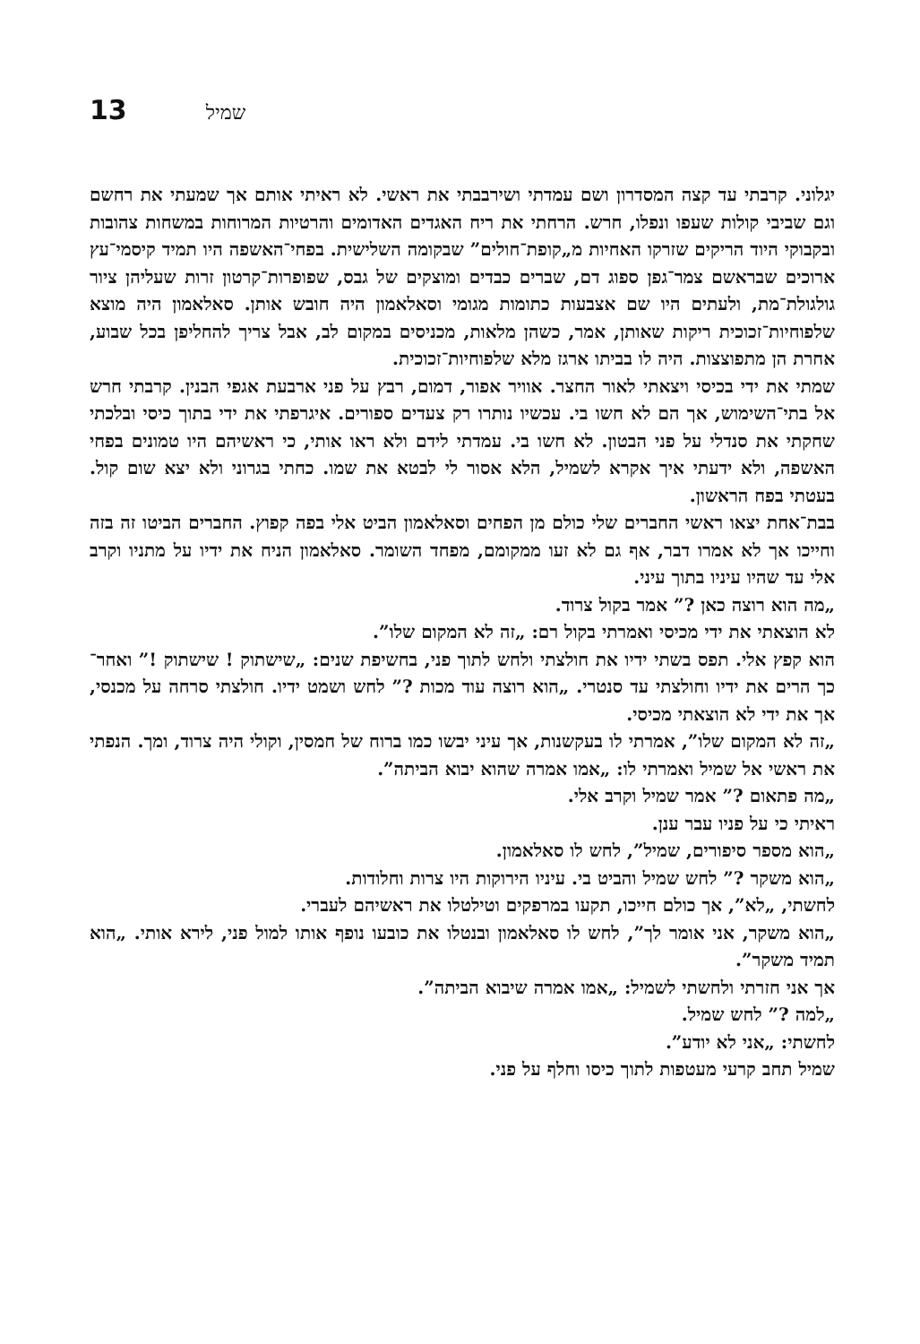13 שמיל
יגלוני. קרבתי עד קצה המסדרון ושם עמדתי ושירבבתי את ראשי. לא ראיתי אותם אך שמעתי את רחשם וגם שביבי קולות שעפו ונפלו, חרש. הרחתי את ריח האגדים האדומים והרטיות המרוחות במשחות צהובות ובקבוקי היוד הריקים שזרקו האחיות מ„קופת־חולים” שבקומה השלישית. בפחי־האשפה היו תמיד קיסמי־עץ ארוכים שבראשם צמר־גפן ספוג דם, שברים כבדים ומוצקים של גבס, שפופרות־קרטון זרות שעליהן ציור גולגולת־מת, ולעתים היו שם אצבעות כתומות מגומי וסאלאמון היה חובש אותן. סאלאמון היה מוצא שלפוחיות־זכוכית ריקות שאותן, אמר, כשהן מלאות, מכניסים במקום לב, אבל צריך להחליפן בכל שבוע, אחרת הן מתפוצצות. היה לו בביתו ארגז מלא שלפוחיות־זכוכית.
שמתי את ידי בכיסי ויצאתי לאור החצר. אוויר אפור, דמום, רבץ על פני ארבעת אגפי הבנין. קרבתי חרש אל בתי־השימוש, אך הם לא חשו בי. עכשיו נותרו רק צעדים ספורים. איגרפתי את ידי בתוך כיסי ובלכתי שחקתי את סנדלי על פני הבטון. לא חשו בי. עמדתי לידם ולא ראו אותי, כי ראשיהם היו טמונים בפחי האשפה, ולא ידעתי איך אקרא לשמיל, הלא אסור לי לבטא את שמו. כחתי בגרוני ולא יצא שום קול. בעטתי בפח הראשון.
בבת־אחת יצאו ראשי החברים שלי כולם מן הפחים וסאלאמון הביט אלי בפה קפוץ. החברים הביטו זה בזה וחייכו אך לא אמרו דבר, אף גם לא זעו ממקומם, מפחד השומר. סאלאמון הניח את ידיו על מתניו וקרב אלי עד שהיו עיניו בתוך עיני.
„מה הוא רוצה כאן ?” אמר בקול צרוד.
לא הוצאתי את ידי מכיסי ואמרתי בקול רם: „זה לא המקום שלו”.
הוא קפץ אלי. תפס בשתי ידיו את חולצתי ולחש לתוך פני, בחשיפת שנים: „שישתוק ! שישתוק !” ואחר־כך הרים את ידיו וחולצתי עד סנטרי. „הוא רוצה עוד מכות ?” לחש ושמט ידיו. חולצתי סרחה על מכנסי, אך את ידי לא הוצאתי מכיסי.
„זה לא המקום שלו”, אמרתי לו בעקשנות, אך עיני יבשו כמו ברוח של חמסין, וקולי היה צרוד, ומך. הנפתי את ראשי אל שמיל ואמרתי לו: „אמו אמרה שהוא יבוא הביתה”.
„מה פתאום ?” אמר שמיל וקרב אלי.
ראיתי כי על פניו עבר ענן.
„הוא מספר סיפורים, שמיל”, לחש לו סאלאמון.
„הוא משקר ?” לחש שמיל והביט בי. עיניו הירוקות היו צרות וחלודות.
לחשתי, „לא”, אך כולם חייכו, תקעו במרפקים וטילטלו את ראשיהם לעברי.
„הוא משקר, אני אומר לך”, לחש לו סאלאמון ובנטלו את כובעו נופף אותו למול פני, לירא אותי. „הוא תמיד משקר”.
אך אני חזרתי ולחשתי לשמיל: „אמו אמרה שיבוא הביתה”.
„למה ?” לחש שמיל.
לחשתי: „אני לא יודע”.
שמיל תחב קרעי מעטפות לתוך כיסו וחלף על פני.